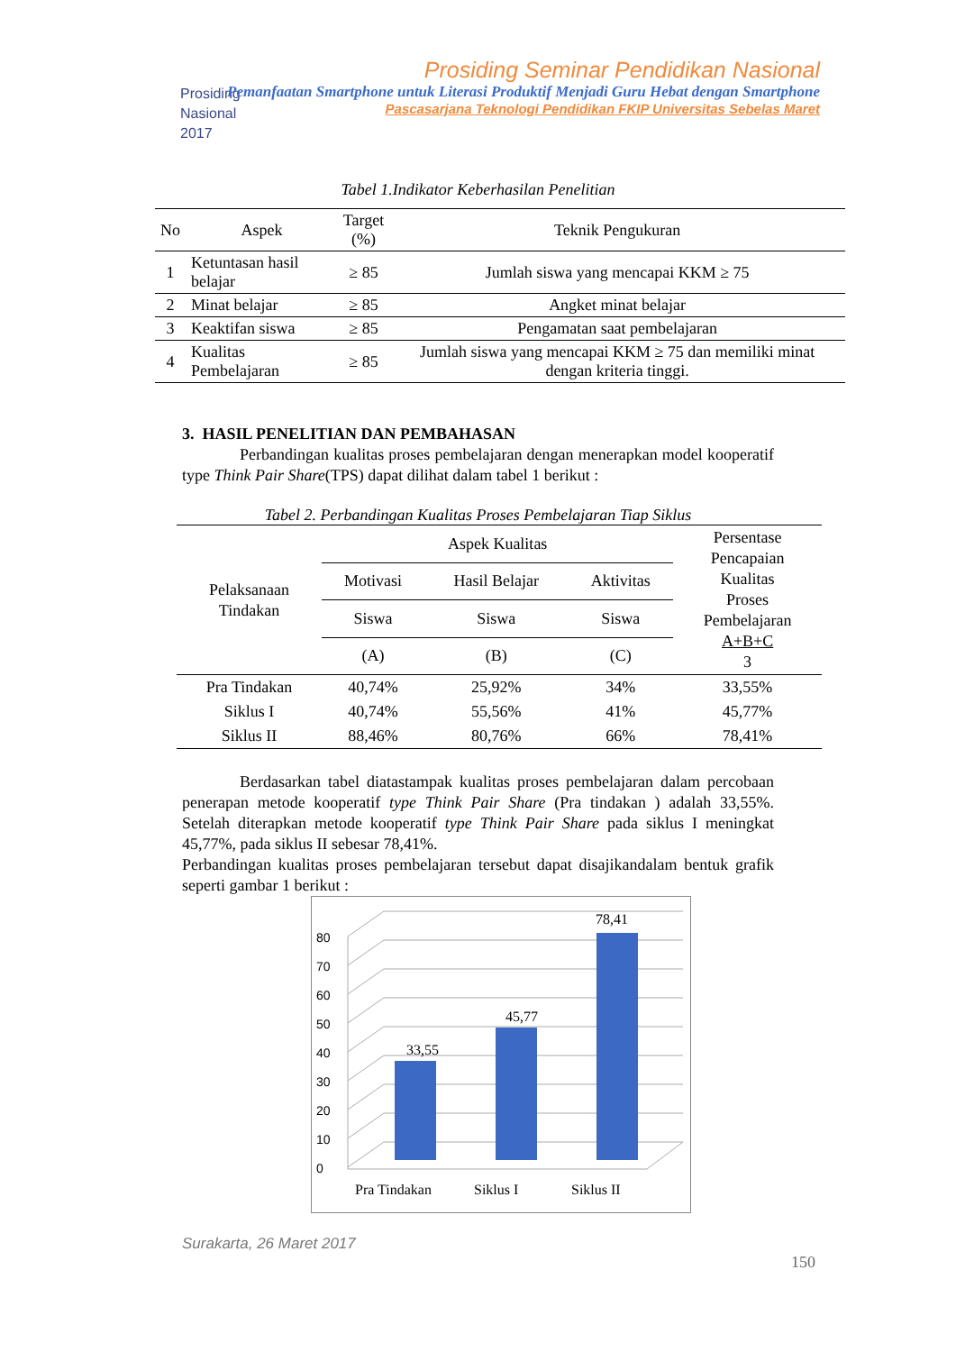Prosiding
Nasional
2017
Prosiding Seminar Pendidikan Nasional
Pemanfaatan Smartphone untuk Literasi Produktif Menjadi Guru Hebat dengan Smartphone
Pascasarjana Teknologi Pendidikan FKIP Universitas Sebelas Maret
Tabel 1.Indikator Keberhasilan Penelitian
| No | Aspek | Target (%) | Teknik Pengukuran |
| --- | --- | --- | --- |
| 1 | Ketuntasan hasil belajar | ≥ 85 | Jumlah siswa yang mencapai KKM ≥ 75 |
| 2 | Minat belajar | ≥ 85 | Angket minat belajar |
| 3 | Keaktifan siswa | ≥ 85 | Pengamatan saat pembelajaran |
| 4 | Kualitas Pembelajaran | ≥ 85 | Jumlah siswa yang mencapai KKM ≥ 75 dan memiliki minat dengan kriteria tinggi. |
3. HASIL PENELITIAN DAN PEMBAHASAN
Perbandingan kualitas proses pembelajaran dengan menerapkan model kooperatif type Think Pair Share(TPS) dapat dilihat dalam tabel 1 berikut :
Tabel 2. Perbandingan Kualitas Proses Pembelajaran Tiap Siklus
| Pelaksanaan Tindakan | Aspek Kualitas | | | Persentase Pencapaian Kualitas Proses Pembelajaran A+B+C 3 |
| --- | --- | --- | --- | --- |
| | Motivasi | Hasil Belajar | Aktivitas | |
| | Siswa | Siswa | Siswa | |
| | (A) | (B) | (C) | |
| Pra Tindakan | 40,74% | 25,92% | 34% | 33,55% |
| Siklus I | 40,74% | 55,56% | 41% | 45,77% |
| Siklus II | 88,46% | 80,76% | 66% | 78,41% |
Berdasarkan tabel diatastampak kualitas proses pembelajaran dalam percobaan penerapan metode kooperatif type Think Pair Share (Pra tindakan ) adalah 33,55%. Setelah diterapkan metode kooperatif type Think Pair Share pada siklus I meningkat 45,77%, pada siklus II sebesar 78,41%.
Perbandingan kualitas proses pembelajaran tersebut dapat disajikandalam bentuk grafik seperti gambar 1 berikut :
0
10
20
30
40
50
60
70
80
33,55
45,77
78,41
Pra Tindakan
Siklus I
Siklus II
Surakarta, 26 Maret 2017
150